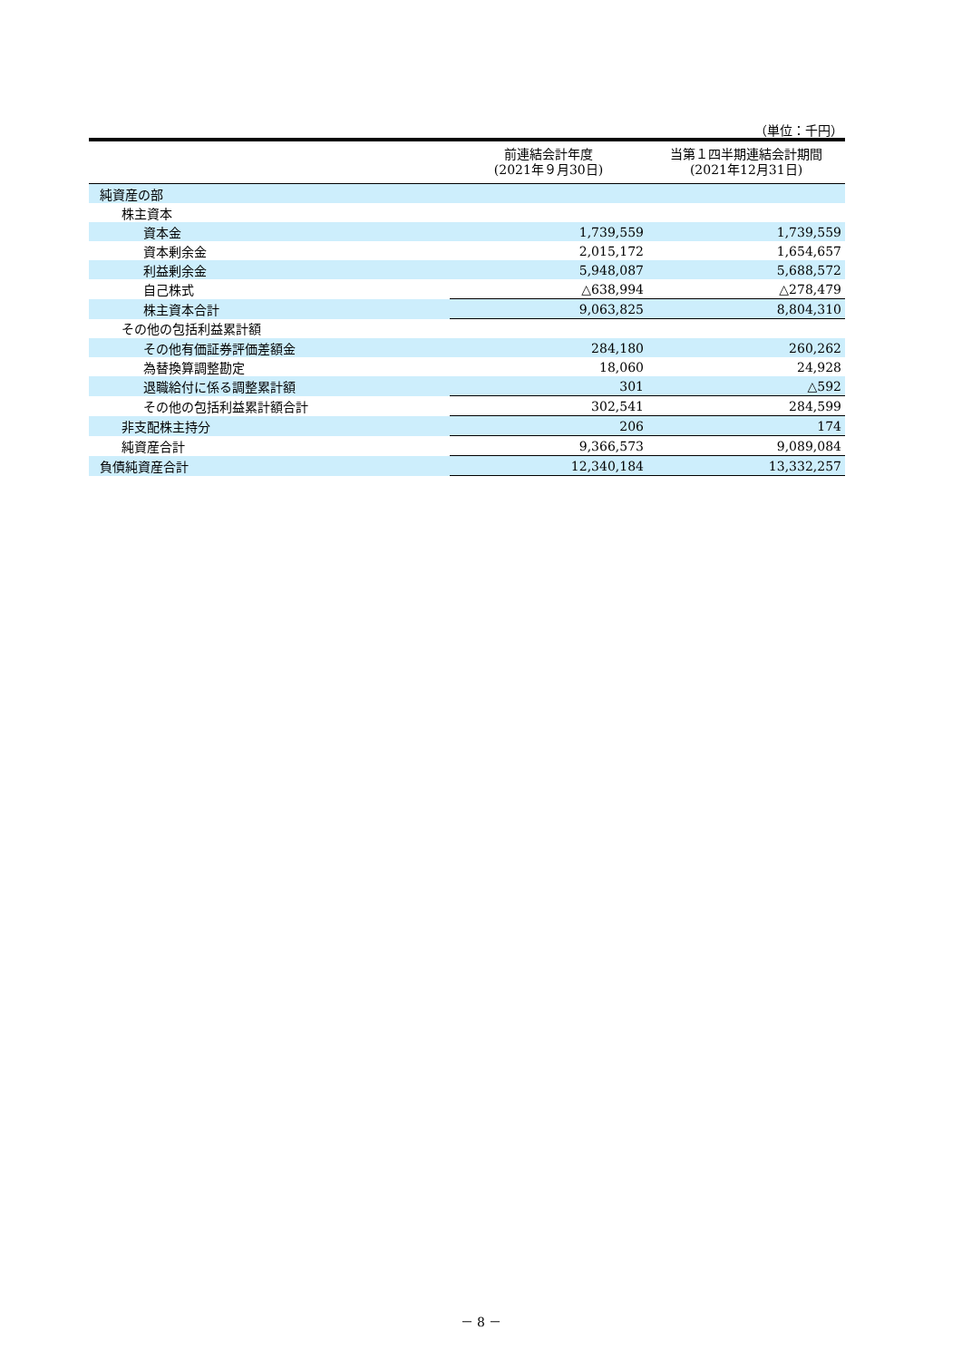（単位：千円）
| | 前連結会計年度 (2021年９月30日) | 当第１四半期連結会計期間 (2021年12月31日) |
| --- | --- | --- |
| 純資産の部 | | |
| 株主資本 | | |
| 資本金 | 1,739,559 | 1,739,559 |
| 資本剰余金 | 2,015,172 | 1,654,657 |
| 利益剰余金 | 5,948,087 | 5,688,572 |
| 自己株式 | △638,994 | △278,479 |
| 株主資本合計 | 9,063,825 | 8,804,310 |
| その他の包括利益累計額 | | |
| その他有価証券評価差額金 | 284,180 | 260,262 |
| 為替換算調整勘定 | 18,060 | 24,928 |
| 退職給付に係る調整累計額 | 301 | △592 |
| その他の包括利益累計額合計 | 302,541 | 284,599 |
| 非支配株主持分 | 206 | 174 |
| 純資産合計 | 9,366,573 | 9,089,084 |
| 負債純資産合計 | 12,340,184 | 13,332,257 |
－ 8 －